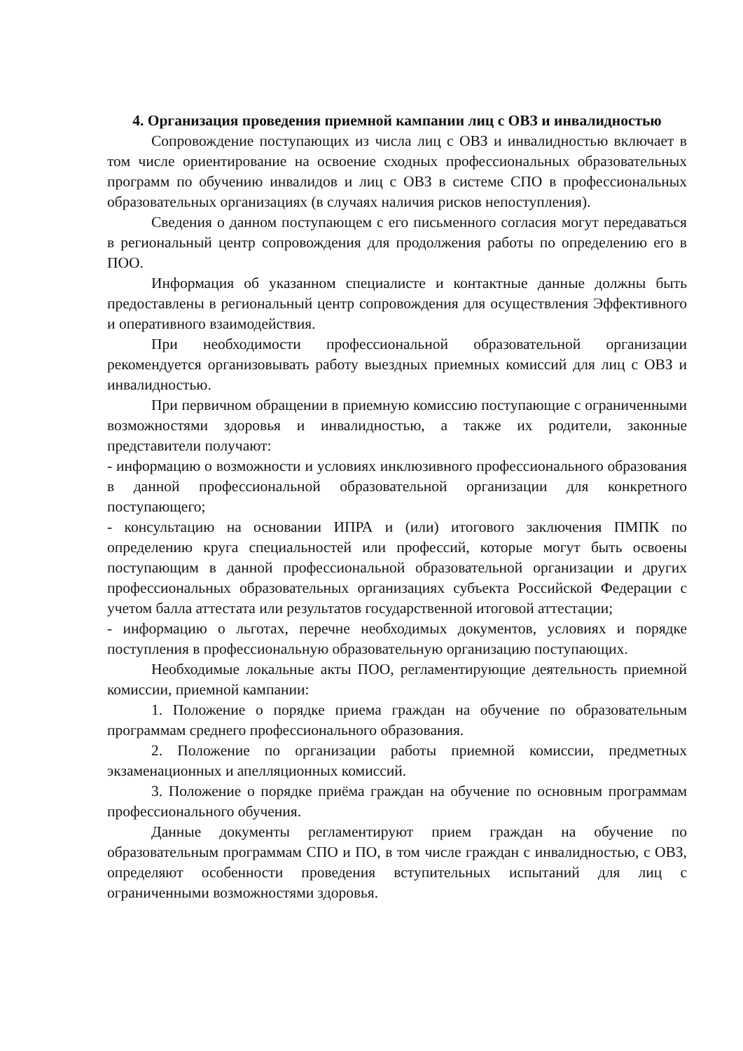4. Организация проведения приемной кампании лиц с ОВЗ и инвалидностью
Сопровождение поступающих из числа лиц с ОВЗ и инвалидностью включает в том числе ориентирование на освоение сходных профессиональных образовательных программ по обучению инвалидов и лиц с ОВЗ в системе СПО в профессиональных образовательных организациях (в случаях наличия рисков непоступления).
Сведения о данном поступающем с его письменного согласия могут передаваться в региональный центр сопровождения для продолжения работы по определению его в ПОО.
Информация об указанном специалисте и контактные данные должны быть предоставлены в региональный центр сопровождения для осуществления Эффективного и оперативного взаимодействия.
При необходимости профессиональной образовательной организации рекомендуется организовывать работу выездных приемных комиссий для лиц с ОВЗ и инвалидностью.
При первичном обращении в приемную комиссию поступающие с ограниченными возможностями здоровья и инвалидностью, а также их родители, законные представители получают:
- информацию о возможности и условиях инклюзивного профессионального образования в данной профессиональной образовательной организации для конкретного поступающего;
- консультацию на основании ИПРА и (или) итогового заключения ПМПК по определению круга специальностей или профессий, которые могут быть освоены поступающим в данной профессиональной образовательной организации и других профессиональных образовательных организациях субъекта Российской Федерации с учетом балла аттестата или результатов государственной итоговой аттестации;
- информацию о льготах, перечне необходимых документов, условиях и порядке поступления в профессиональную образовательную организацию поступающих.
Необходимые локальные акты ПОО, регламентирующие деятельность приемной комиссии, приемной кампании:
1. Положение о порядке приема граждан на обучение по образовательным программам среднего профессионального образования.
2. Положение по организации работы приемной комиссии, предметных экзаменационных и апелляционных комиссий.
3. Положение о порядке приёма граждан на обучение по основным программам профессионального обучения.
Данные документы регламентируют прием граждан на обучение по образовательным программам СПО и ПО, в том числе граждан с инвалидностью, с ОВЗ, определяют особенности проведения вступительных испытаний для лиц с ограниченными возможностями здоровья.